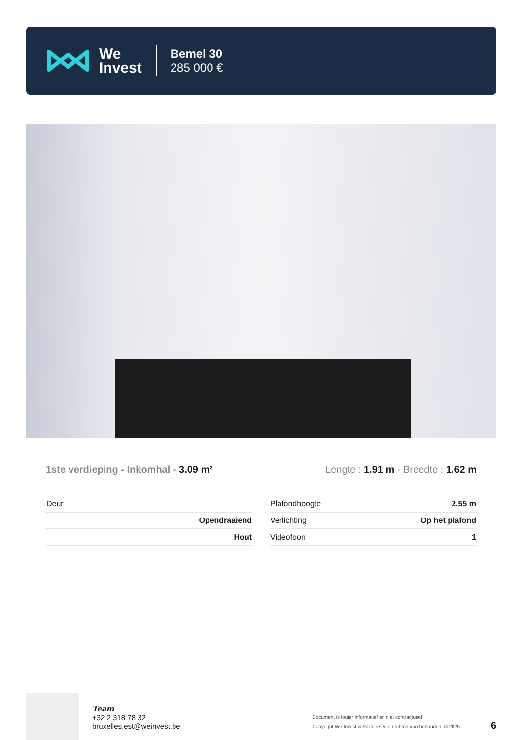We
Invest
Bemel 30
285 000 €
1ste verdieping - Inkomhal - 3.09 m²
Lengte : 1.91 m - Breedte : 1.62 m
| Deur | |
| | Opendraaiend |
| | Hout |
| Plafondhoogte | 2.55 m |
| Verlichting | Op het plafond |
| Videofoon | 1 |
Team
+32 2 318 78 32
bruxelles.est@weinvest.be
Document is louter informatief en niet contractueel
Copyright We Invest & Partners Alle rechten voorbehouden. © 2025.
6